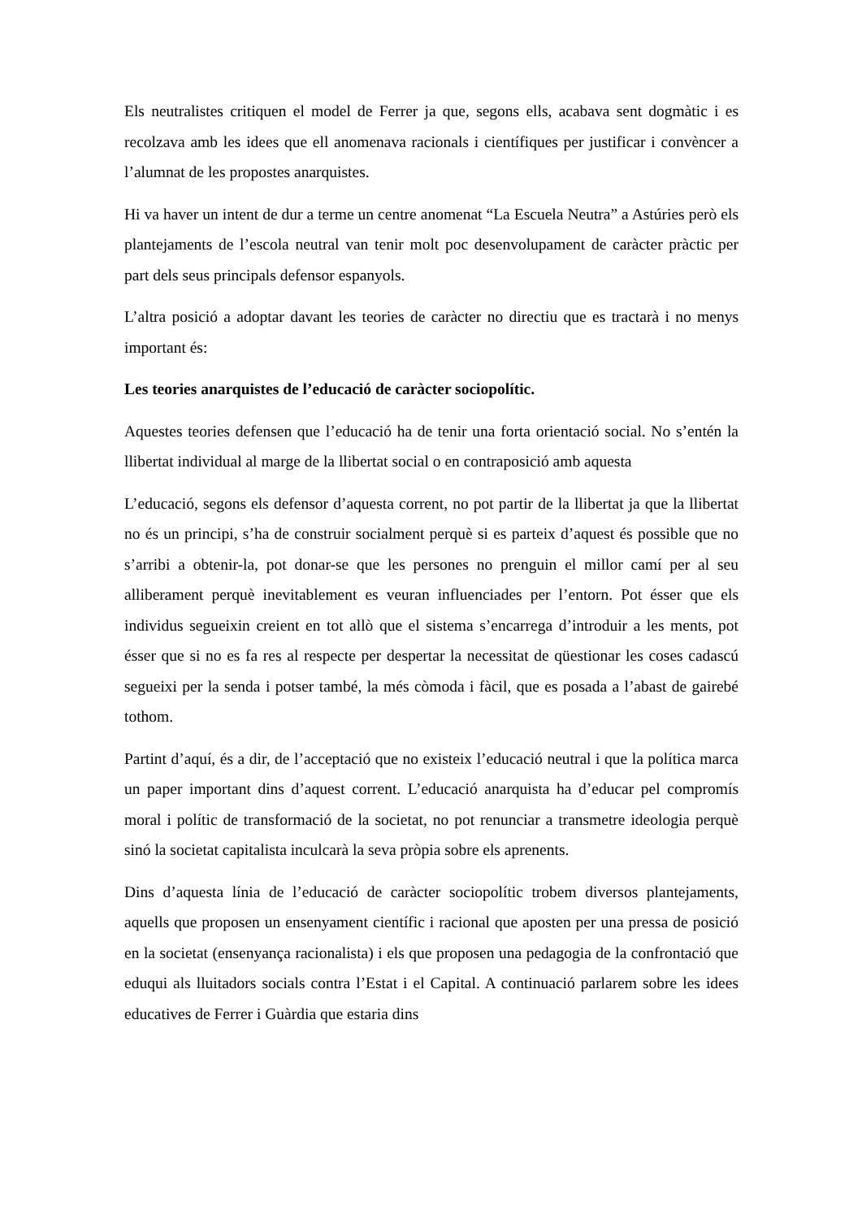Els neutralistes critiquen el model de Ferrer ja que, segons ells, acabava sent dogmàtic i es recolzava amb les idees que ell anomenava racionals i científiques per justificar i convèncer a l’alumnat de les propostes anarquistes.
Hi va haver un intent de dur a terme un centre anomenat “La Escuela Neutra” a Astúries però els plantejaments de l’escola neutral van tenir molt poc desenvolupament de caràcter pràctic per part dels seus principals defensor espanyols.
L’altra posició a adoptar davant les teories de caràcter no directiu que es tractarà i no menys important és:
Les teories anarquistes de l’educació de caràcter sociopolític.
Aquestes teories defensen que l’educació ha de tenir una forta orientació social. No s’entén la llibertat individual al marge de la llibertat social o en contraposició amb aquesta
L’educació, segons els defensor d’aquesta corrent, no pot partir de la llibertat ja que la llibertat no és un principi, s’ha de construir socialment perquè si es parteix d’aquest és possible que no s’arribi a obtenir-la, pot donar-se que les persones no prenguin el millor camí per al seu alliberament perquè inevitablement es veuran influenciades per l’entorn. Pot ésser que els individus segueixin creient en tot allò que el sistema s’encarrega d’introduir a les ments, pot ésser que si no es fa res al respecte per despertar la necessitat de qüestionar les coses cadascú segueixi per la senda i potser també, la més còmoda i fàcil, que es posada a l’abast de gairebé tothom.
Partint d’aquí, és a dir, de l’acceptació que no existeix l’educació neutral i que la política marca un paper important dins d’aquest corrent. L’educació anarquista ha d’educar pel compromís moral i polític de transformació de la societat, no pot renunciar a transmetre ideologia perquè sinó la societat capitalista inculcarà la seva pròpia sobre els aprenents.
Dins d’aquesta línia de l’educació de caràcter sociopolític trobem diversos plantejaments, aquells que proposen un ensenyament científic i racional que aposten per una pressa de posició en la societat (ensenyança racionalista) i els que proposen una pedagogia de la confrontació que eduqui als lluitadors socials contra l’Estat i el Capital. A continuació parlarem sobre les idees educatives de Ferrer i Guàrdia que estaria dins